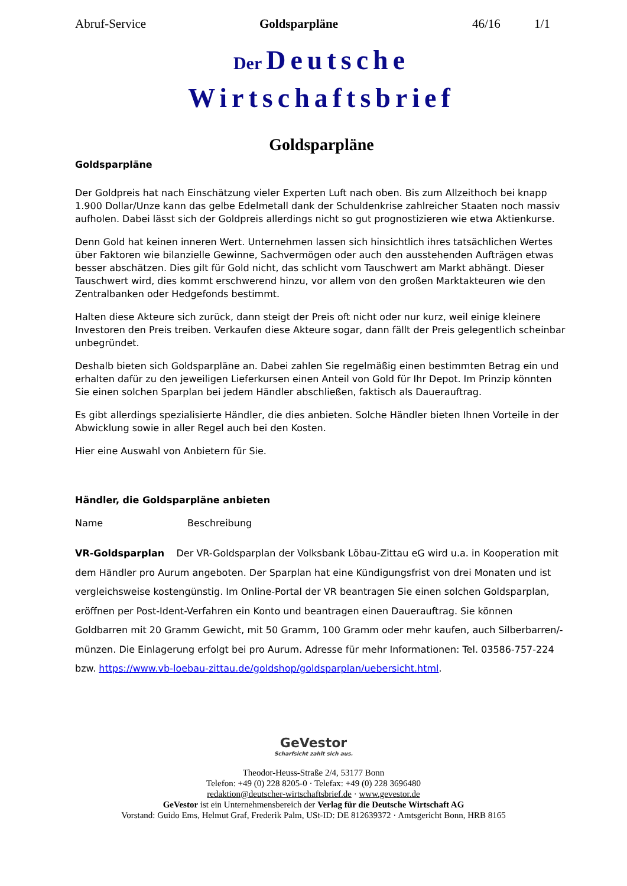Abruf-Service Goldsparpläne 46/16 1/1
Der Deutsche
Wirtschaftsbrief
Goldsparpläne
Goldsparpläne
Der Goldpreis hat nach Einschätzung vieler Experten Luft nach oben. Bis zum Allzeithoch bei knapp 1.900 Dollar/Unze kann das gelbe Edelmetall dank der Schuldenkrise zahlreicher Staaten noch massiv aufholen. Dabei lässt sich der Goldpreis allerdings nicht so gut prognostizieren wie etwa Aktienkurse.
Denn Gold hat keinen inneren Wert. Unternehmen lassen sich hinsichtlich ihres tatsächlichen Wertes über Faktoren wie bilanzielle Gewinne, Sachvermögen oder auch den ausstehenden Aufträgen etwas besser abschätzen. Dies gilt für Gold nicht, das schlicht vom Tauschwert am Markt abhängt. Dieser Tauschwert wird, dies kommt erschwerend hinzu, vor allem von den großen Marktakteuren wie den Zentralbanken oder Hedgefonds bestimmt.
Halten diese Akteure sich zurück, dann steigt der Preis oft nicht oder nur kurz, weil einige kleinere Investoren den Preis treiben. Verkaufen diese Akteure sogar, dann fällt der Preis gelegentlich scheinbar unbegründet.
Deshalb bieten sich Goldsparpläne an. Dabei zahlen Sie regelmäßig einen bestimmten Betrag ein und erhalten dafür zu den jeweiligen Lieferkursen einen Anteil von Gold für Ihr Depot. Im Prinzip könnten Sie einen solchen Sparplan bei jedem Händler abschließen, faktisch als Dauerauftrag.
Es gibt allerdings spezialisierte Händler, die dies anbieten. Solche Händler bieten Ihnen Vorteile in der Abwicklung sowie in aller Regel auch bei den Kosten.
Hier eine Auswahl von Anbietern für Sie.
Händler, die Goldsparpläne anbieten
Name Beschreibung
VR-Goldsparplan Der VR-Goldsparplan der Volksbank Löbau-Zittau eG wird u.a. in Kooperation mit dem Händler pro Aurum angeboten. Der Sparplan hat eine Kündigungsfrist von drei Monaten und ist vergleichsweise kostengünstig. Im Online-Portal der VR beantragen Sie einen solchen Goldsparplan, eröffnen per Post-Ident-Verfahren ein Konto und beantragen einen Dauerauftrag. Sie können Goldbarren mit 20 Gramm Gewicht, mit 50 Gramm, 100 Gramm oder mehr kaufen, auch Silberbarren/-münzen. Die Einlagerung erfolgt bei pro Aurum. Adresse für mehr Informationen: Tel. 03586-757-224 bzw. https://www.vb-loebau-zittau.de/goldshop/goldsparplan/uebersicht.html.
GeVestor
Scharfsicht zahlt sich aus.
Theodor-Heuss-Straße 2/4, 53177 Bonn
Telefon: +49 (0) 228 8205-0 · Telefax: +49 (0) 228 3696480
redaktion@deutscher-wirtschaftsbrief.de · www.gevestor.de
GeVestor ist ein Unternehmensbereich der Verlag für die Deutsche Wirtschaft AG
Vorstand: Guido Ems, Helmut Graf, Frederik Palm, USt-ID: DE 812639372 · Amtsgericht Bonn, HRB 8165